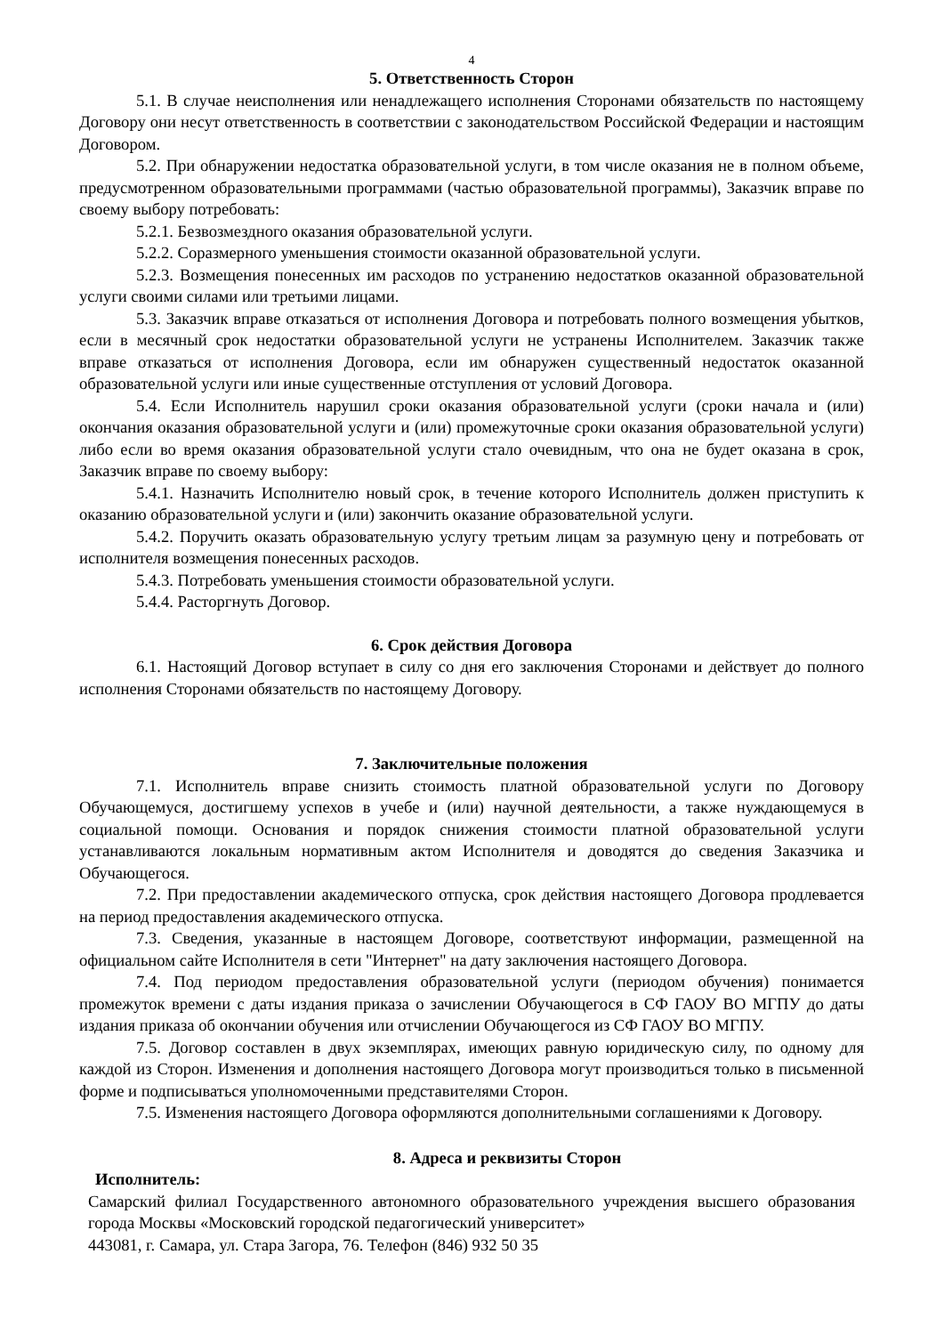4
5. Ответственность Сторон
5.1. В случае неисполнения или ненадлежащего исполнения Сторонами обязательств по настоящему Договору они несут ответственность в соответствии с законодательством Российской Федерации и настоящим Договором.
5.2. При обнаружении недостатка образовательной услуги, в том числе оказания не в полном объеме, предусмотренном образовательными программами (частью образовательной программы), Заказчик вправе по своему выбору потребовать:
5.2.1. Безвозмездного оказания образовательной услуги.
5.2.2. Соразмерного уменьшения стоимости оказанной образовательной услуги.
5.2.3. Возмещения понесенных им расходов по устранению недостатков оказанной образовательной услуги своими силами или третьими лицами.
5.3. Заказчик вправе отказаться от исполнения Договора и потребовать полного возмещения убытков, если в месячный срок недостатки образовательной услуги не устранены Исполнителем. Заказчик также вправе отказаться от исполнения Договора, если им обнаружен существенный недостаток оказанной образовательной услуги или иные существенные отступления от условий Договора.
5.4. Если Исполнитель нарушил сроки оказания образовательной услуги (сроки начала и (или) окончания оказания образовательной услуги и (или) промежуточные сроки оказания образовательной услуги) либо если во время оказания образовательной услуги стало очевидным, что она не будет оказана в срок, Заказчик вправе по своему выбору:
5.4.1. Назначить Исполнителю новый срок, в течение которого Исполнитель должен приступить к оказанию образовательной услуги и (или) закончить оказание образовательной услуги.
5.4.2. Поручить оказать образовательную услугу третьим лицам за разумную цену и потребовать от исполнителя возмещения понесенных расходов.
5.4.3. Потребовать уменьшения стоимости образовательной услуги.
5.4.4. Расторгнуть Договор.
6. Срок действия Договора
6.1. Настоящий Договор вступает в силу со дня его заключения Сторонами и действует до полного исполнения Сторонами обязательств по настоящему Договору.
7. Заключительные положения
7.1. Исполнитель вправе снизить стоимость платной образовательной услуги по Договору Обучающемуся, достигшему успехов в учебе и (или) научной деятельности, а также нуждающемуся в социальной помощи. Основания и порядок снижения стоимости платной образовательной услуги устанавливаются локальным нормативным актом Исполнителя и доводятся до сведения Заказчика и Обучающегося.
7.2. При предоставлении академического отпуска, срок действия настоящего Договора продлевается на период предоставления академического отпуска.
7.3. Сведения, указанные в настоящем Договоре, соответствуют информации, размещенной на официальном сайте Исполнителя в сети "Интернет" на дату заключения настоящего Договора.
7.4. Под периодом предоставления образовательной услуги (периодом обучения) понимается промежуток времени с даты издания приказа о зачислении Обучающегося в СФ ГАОУ ВО МГПУ до даты издания приказа об окончании обучения или отчислении Обучающегося из СФ ГАОУ ВО МГПУ.
7.5. Договор составлен в двух экземплярах, имеющих равную юридическую силу, по одному для каждой из Сторон. Изменения и дополнения настоящего Договора могут производиться только в письменной форме и подписываться уполномоченными представителями Сторон.
7.5. Изменения настоящего Договора оформляются дополнительными соглашениями к Договору.
8. Адреса и реквизиты Сторон
Исполнитель:
Самарский филиал Государственного автономного образовательного учреждения высшего образования города Москвы «Московский городской педагогический университет»
443081, г. Самара, ул. Стара Загора, 76. Телефон (846) 932 50 35